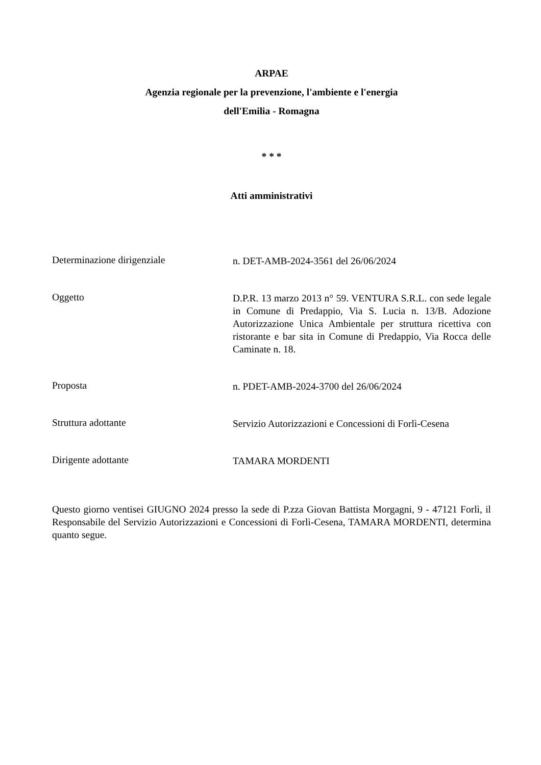ARPAE
Agenzia regionale per la prevenzione, l'ambiente e l'energia
dell'Emilia - Romagna
* * *
Atti amministrativi
Determinazione dirigenziale
n. DET-AMB-2024-3561 del 26/06/2024
Oggetto
D.P.R. 13 marzo 2013 n° 59. VENTURA S.R.L. con sede legale in Comune di Predappio, Via S. Lucia n. 13/B. Adozione Autorizzazione Unica Ambientale per struttura ricettiva con ristorante e bar sita in Comune di Predappio, Via Rocca delle Caminate n. 18.
Proposta
n. PDET-AMB-2024-3700 del 26/06/2024
Struttura adottante
Servizio Autorizzazioni e Concessioni di Forlì-Cesena
Dirigente adottante
TAMARA MORDENTI
Questo giorno ventisei GIUGNO 2024 presso la sede di P.zza Giovan Battista Morgagni, 9 - 47121 Forlì, il Responsabile del Servizio Autorizzazioni e Concessioni di Forlì-Cesena, TAMARA MORDENTI, determina quanto segue.